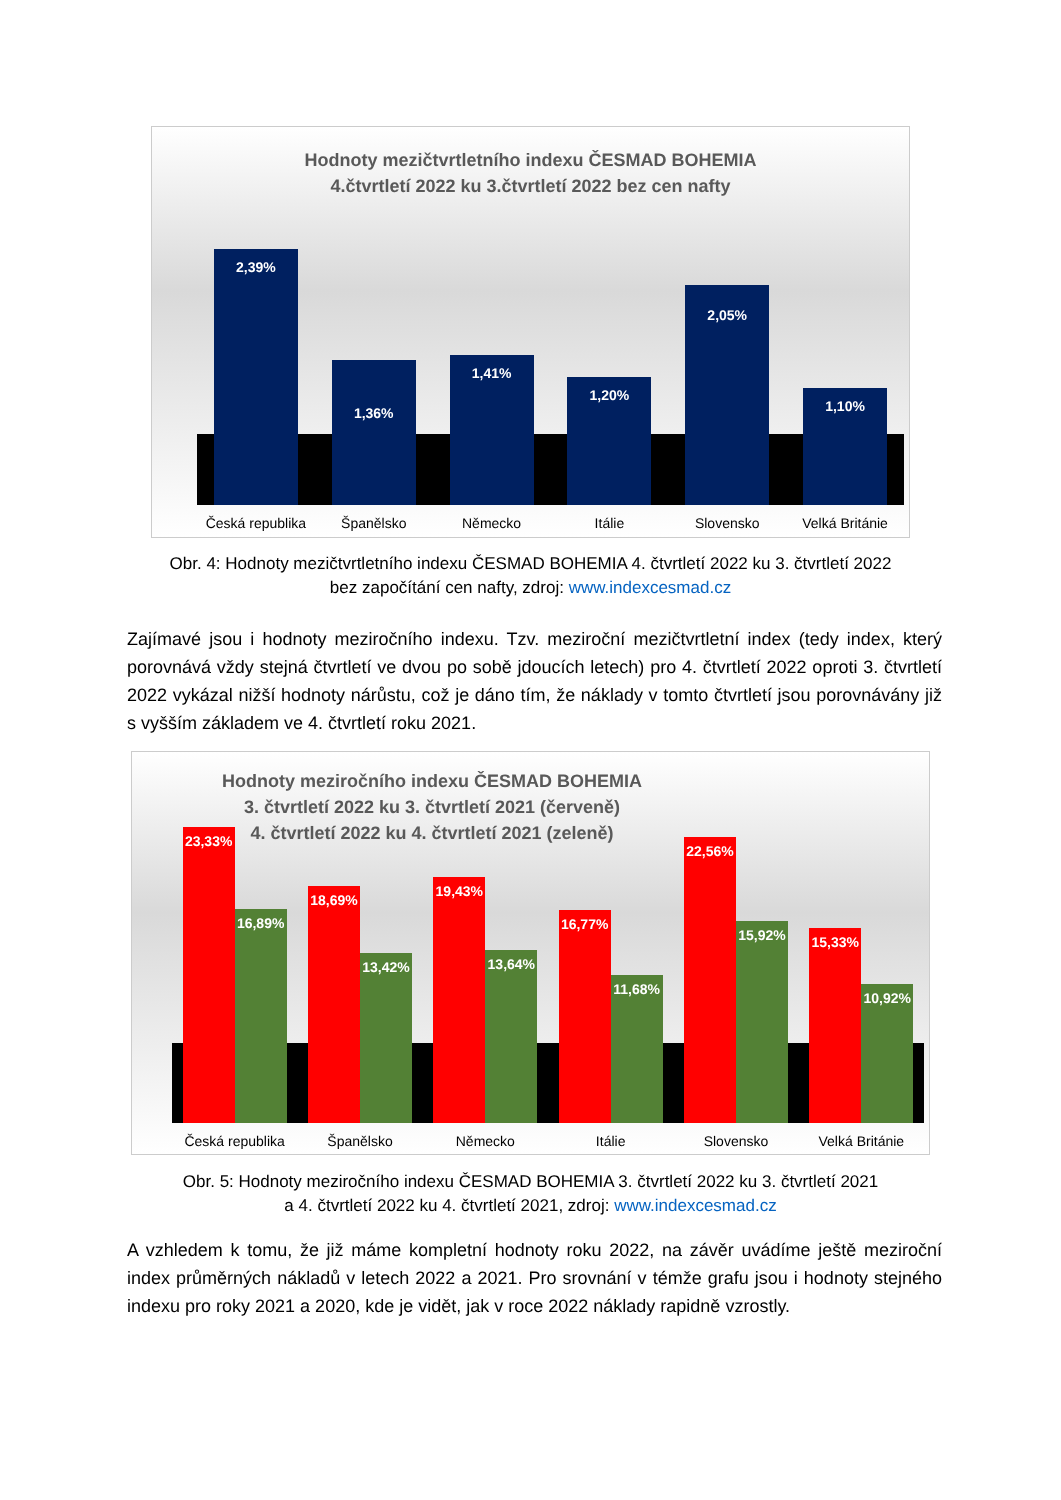Hodnoty mezičtvrtletního indexu ČESMAD BOHEMIA
4.čtvrtletí 2022 ku 3.čtvrtletí 2022 bez cen nafty
2,39%
1,36%
1,41%
1,20%
2,05%
1,10%
Česká republika Španělsko Německo Itálie Slovensko Velká Británie
Obr. 4: Hodnoty mezičtvrtletního indexu ČESMAD BOHEMIA 4. čtvrtletí 2022 ku 3. čtvrtletí 2022
bez započítání cen nafty, zdroj: www.indexcesmad.cz
Zajímavé jsou i hodnoty meziročního indexu. Tzv. meziroční mezičtvrtletní index (tedy index, který porovnává vždy stejná čtvrtletí ve dvou po sobě jdoucích letech) pro 4. čtvrtletí 2022 oproti 3. čtvrtletí 2022 vykázal nižší hodnoty nárůstu, což je dáno tím, že náklady v tomto čtvrtletí jsou porovnávány již s vyšším základem ve 4. čtvrtletí roku 2021.
Hodnoty meziročního indexu ČESMAD BOHEMIA
3. čtvrtletí 2022 ku 3. čtvrtletí 2021 (červeně)
4. čtvrtletí 2022 ku 4. čtvrtletí 2021 (zeleně)
23,33%
16,89%
18,69%
13,42%
19,43%
13,64%
16,77%
11,68%
22,56%
15,92%
15,33%
10,92%
Česká republika Španělsko Německo Itálie Slovensko Velká Británie
Obr. 5: Hodnoty meziročního indexu ČESMAD BOHEMIA 3. čtvrtletí 2022 ku 3. čtvrtletí 2021
a 4. čtvrtletí 2022 ku 4. čtvrtletí 2021, zdroj: www.indexcesmad.cz
A vzhledem k tomu, že již máme kompletní hodnoty roku 2022, na závěr uvádíme ještě meziroční index průměrných nákladů v letech 2022 a 2021. Pro srovnání v témže grafu jsou i hodnoty stejného indexu pro roky 2021 a 2020, kde je vidět, jak v roce 2022 náklady rapidně vzrostly.